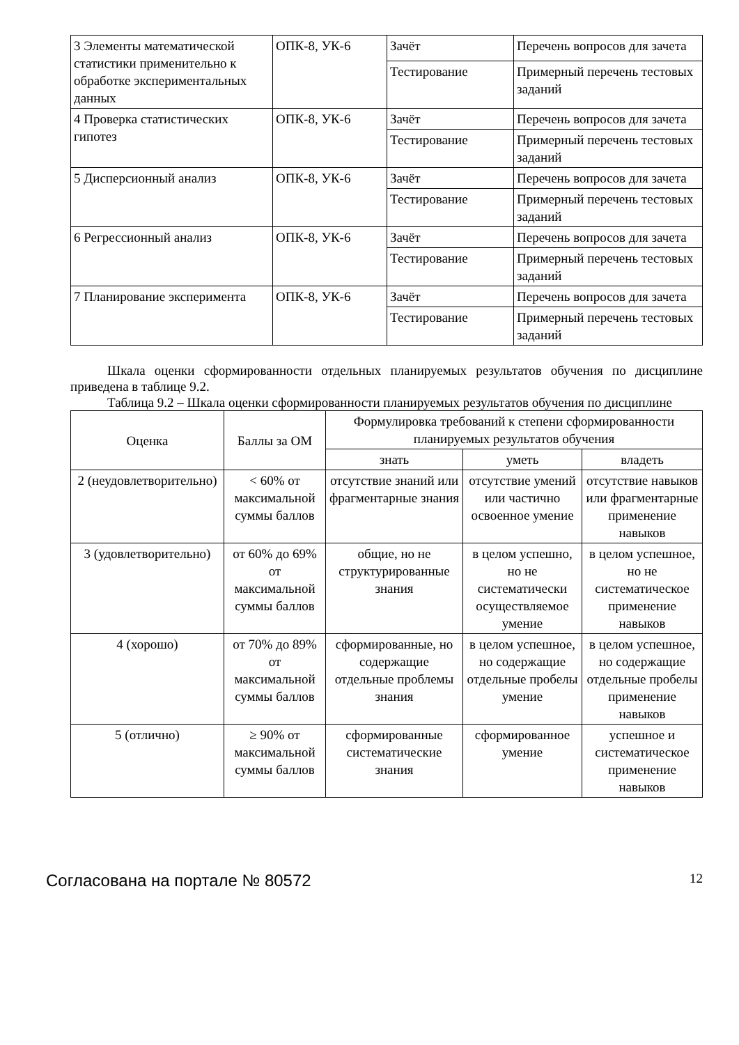| 3 Элементы математической статистики применительно к обработке экспериментальных данных | ОПК-8, УК-6 | Зачёт | Перечень вопросов для зачета |
| | | Тестирование | Примерный перечень тестовых заданий |
| 4 Проверка статистических гипотез | ОПК-8, УК-6 | Зачёт | Перечень вопросов для зачета |
| | | Тестирование | Примерный перечень тестовых заданий |
| 5 Дисперсионный анализ | ОПК-8, УК-6 | Зачёт | Перечень вопросов для зачета |
| | | Тестирование | Примерный перечень тестовых заданий |
| 6 Регрессионный анализ | ОПК-8, УК-6 | Зачёт | Перечень вопросов для зачета |
| | | Тестирование | Примерный перечень тестовых заданий |
| 7 Планирование эксперимента | ОПК-8, УК-6 | Зачёт | Перечень вопросов для зачета |
| | | Тестирование | Примерный перечень тестовых заданий |
Шкала оценки сформированности отдельных планируемых результатов обучения по дисциплине приведена в таблице 9.2.
Таблица 9.2 – Шкала оценки сформированности планируемых результатов обучения по дисциплине
| Оценка | Баллы за ОМ | Формулировка требований к степени сформированности планируемых результатов обучения | | |
| --- | --- | --- | --- | --- |
| | | знать | уметь | владеть |
| 2 (неудовлетворительно) | < 60% от максимальной суммы баллов | отсутствие знаний или фрагментарные знания | отсутствие умений или частично освоенное умение | отсутствие навыков или фрагментарные применение навыков |
| 3 (удовлетворительно) | от 60% до 69% от максимальной суммы баллов | общие, но не структурированные знания | в целом успешно, но не систематически осуществляемое умение | в целом успешное, но не систематическое применение навыков |
| 4 (хорошо) | от 70% до 89% от максимальной суммы баллов | сформированные, но содержащие отдельные проблемы знания | в целом успешное, но содержащие отдельные пробелы умение | в целом успешное, но содержащие отдельные пробелы применение навыков |
| 5 (отлично) | ≥ 90% от максимальной суммы баллов | сформированные систематические знания | сформированное умение | успешное и систематическое применение навыков |
Согласована на портале № 80572 12